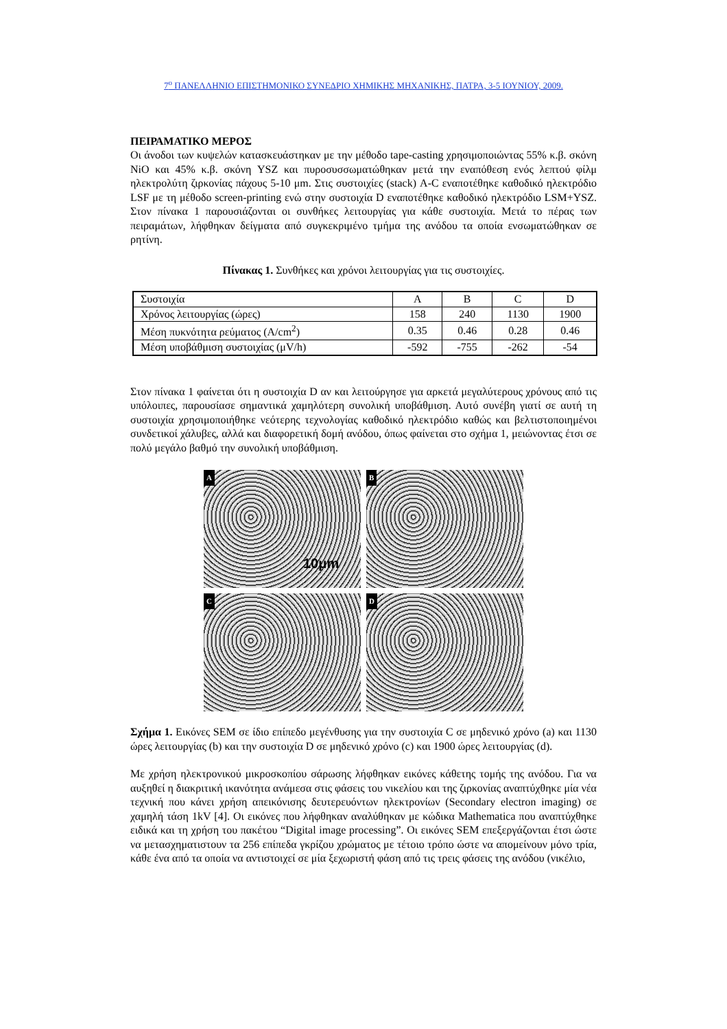7<sup>ο</sup> ΠΑΝΕΛΛΗΝΙΟ ΕΠΙΣΤΗΜΟΝΙΚΟ ΣΥΝΕΔΡΙΟ ΧΗΜΙΚΗΣ ΜΗΧΑΝΙΚΗΣ, ΠΑΤΡΑ, 3-5 ΙΟΥΝΙΟΥ, 2009.
ΠΕΙΡΑΜΑΤΙΚΟ ΜΕΡΟΣ
Οι άνοδοι των κυψελών κατασκευάστηκαν με την μέθοδο tape-casting χρησιμοποιώντας 55% κ.β. σκόνη NiO και 45% κ.β. σκόνη YSZ και πυροσυσσωματώθηκαν μετά την εναπόθεση ενός λεπτού φίλμ ηλεκτρολύτη ζιρκονίας πάχους 5-10 μm. Στις συστοιχίες (stack) A-C εναποτέθηκε καθοδικό ηλεκτρόδιο LSF με τη μέθοδο screen-printing ενώ στην συστοιχία D εναποτέθηκε καθοδικό ηλεκτρόδιο LSM+YSZ. Στον πίνακα 1 παρουσιάζονται οι συνθήκες λειτουργίας για κάθε συστοιχία. Μετά το πέρας των πειραμάτων, λήφθηκαν δείγματα από συγκεκριμένο τμήμα της ανόδου τα οποία ενσωματώθηκαν σε ρητίνη.
Πίνακας 1. Συνθήκες και χρόνοι λειτουργίας για τις συστοιχίες.
| Συστοιχία | A | B | C | D |
| Χρόνος λειτουργίας (ώρες) | 158 | 240 | 1130 | 1900 |
| Μέση πυκνότητα ρεύματος (A/cm<sup>2</sup>) | 0.35 | 0.46 | 0.28 | 0.46 |
| Μέση υποβάθμιση συστοιχίας (μV/h) | -592 | -755 | -262 | -54 |
Στον πίνακα 1 φαίνεται ότι η συστοιχία D αν και λειτούργησε για αρκετά μεγαλύτερους χρόνους από τις υπόλοιπες, παρουσίασε σημαντικά χαμηλότερη συνολική υποβάθμιση. Αυτό συνέβη γιατί σε αυτή τη συστοιχία χρησιμοποιήθηκε νεότερης τεχνολογίας καθοδικό ηλεκτρόδιο καθώς και βελτιστοποιημένοι συνδετικοί χάλυβες, αλλά και διαφορετική δομή ανόδου, όπως φαίνεται στο σχήμα 1, μειώνοντας έτσι σε πολύ μεγάλο βαθμό την συνολική υποβάθμιση.
A
10μm
B
C
D
Σχήμα 1. Εικόνες SEM σε ίδιο επίπεδο μεγένθυσης για την συστοιχία C σε μηδενικό χρόνο (a) και 1130 ώρες λειτουργίας (b) και την συστοιχία D σε μηδενικό χρόνο (c) και 1900 ώρες λειτουργίας (d).
Με χρήση ηλεκτρονικού μικροσκοπίου σάρωσης λήφθηκαν εικόνες κάθετης τομής της ανόδου. Για να αυξηθεί η διακριτική ικανότητα ανάμεσα στις φάσεις του νικελίου και της ζιρκονίας αναπτύχθηκε μία νέα τεχνική που κάνει χρήση απεικόνισης δευτερευόντων ηλεκτρονίων (Secondary electron imaging) σε χαμηλή τάση 1kV [4]. Οι εικόνες που λήφθηκαν αναλύθηκαν με κώδικα Mathematica που αναπτύχθηκε ειδικά και τη χρήση του πακέτου “Digital image processing”. Οι εικόνες SEM επεξεργάζονται έτσι ώστε να μετασχηματιστουν τα 256 επίπεδα γκρίζου χρώματος με τέτοιο τρόπο ώστε να απομείνουν μόνο τρία, κάθε ένα από τα οποία να αντιστοιχεί σε μία ξεχωριστή φάση από τις τρεις φάσεις της ανόδου (νικέλιο,